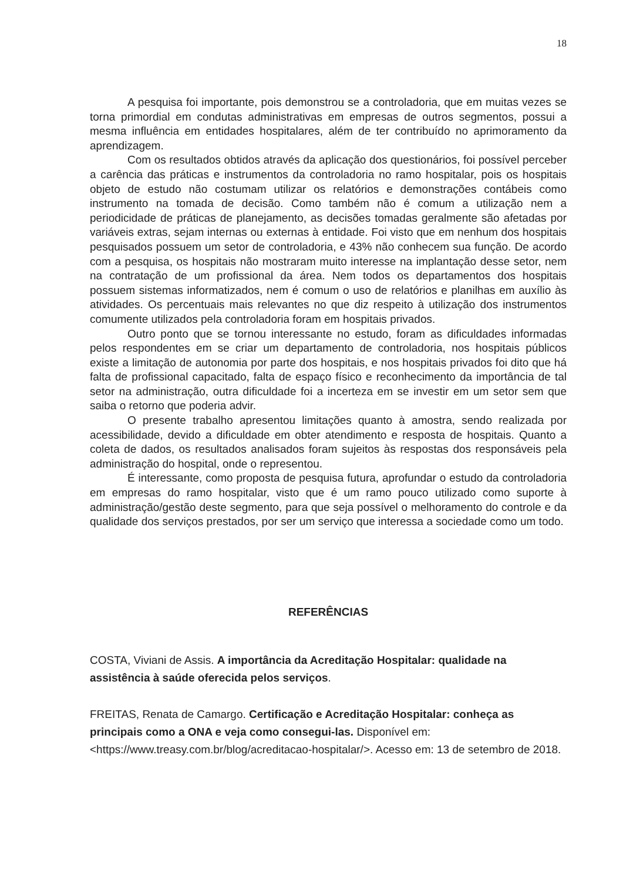18
A pesquisa foi importante, pois demonstrou se a controladoria, que em muitas vezes se torna primordial em condutas administrativas em empresas de outros segmentos, possui a mesma influência em entidades hospitalares, além de ter contribuído no aprimoramento da aprendizagem.
Com os resultados obtidos através da aplicação dos questionários, foi possível perceber a carência das práticas e instrumentos da controladoria no ramo hospitalar, pois os hospitais objeto de estudo não costumam utilizar os relatórios e demonstrações contábeis como instrumento na tomada de decisão. Como também não é comum a utilização nem a periodicidade de práticas de planejamento, as decisões tomadas geralmente são afetadas por variáveis extras, sejam internas ou externas à entidade. Foi visto que em nenhum dos hospitais pesquisados possuem um setor de controladoria, e 43% não conhecem sua função. De acordo com a pesquisa, os hospitais não mostraram muito interesse na implantação desse setor, nem na contratação de um profissional da área. Nem todos os departamentos dos hospitais possuem sistemas informatizados, nem é comum o uso de relatórios e planilhas em auxílio às atividades. Os percentuais mais relevantes no que diz respeito à utilização dos instrumentos comumente utilizados pela controladoria foram em hospitais privados.
Outro ponto que se tornou interessante no estudo, foram as dificuldades informadas pelos respondentes em se criar um departamento de controladoria, nos hospitais públicos existe a limitação de autonomia por parte dos hospitais, e nos hospitais privados foi dito que há falta de profissional capacitado, falta de espaço físico e reconhecimento da importância de tal setor na administração, outra dificuldade foi a incerteza em se investir em um setor sem que saiba o retorno que poderia advir.
O presente trabalho apresentou limitações quanto à amostra, sendo realizada por acessibilidade, devido a dificuldade em obter atendimento e resposta de hospitais. Quanto a coleta de dados, os resultados analisados foram sujeitos às respostas dos responsáveis pela administração do hospital, onde o representou.
É interessante, como proposta de pesquisa futura, aprofundar o estudo da controladoria em empresas do ramo hospitalar, visto que é um ramo pouco utilizado como suporte à administração/gestão deste segmento, para que seja possível o melhoramento do controle e da qualidade dos serviços prestados, por ser um serviço que interessa a sociedade como um todo.
REFERÊNCIAS
COSTA, Viviani de Assis. A importância da Acreditação Hospitalar: qualidade na assistência à saúde oferecida pelos serviços.
FREITAS, Renata de Camargo. Certificação e Acreditação Hospitalar: conheça as principais como a ONA e veja como consegui-las. Disponível em: <https://www.treasy.com.br/blog/acreditacao-hospitalar/>. Acesso em: 13 de setembro de 2018.